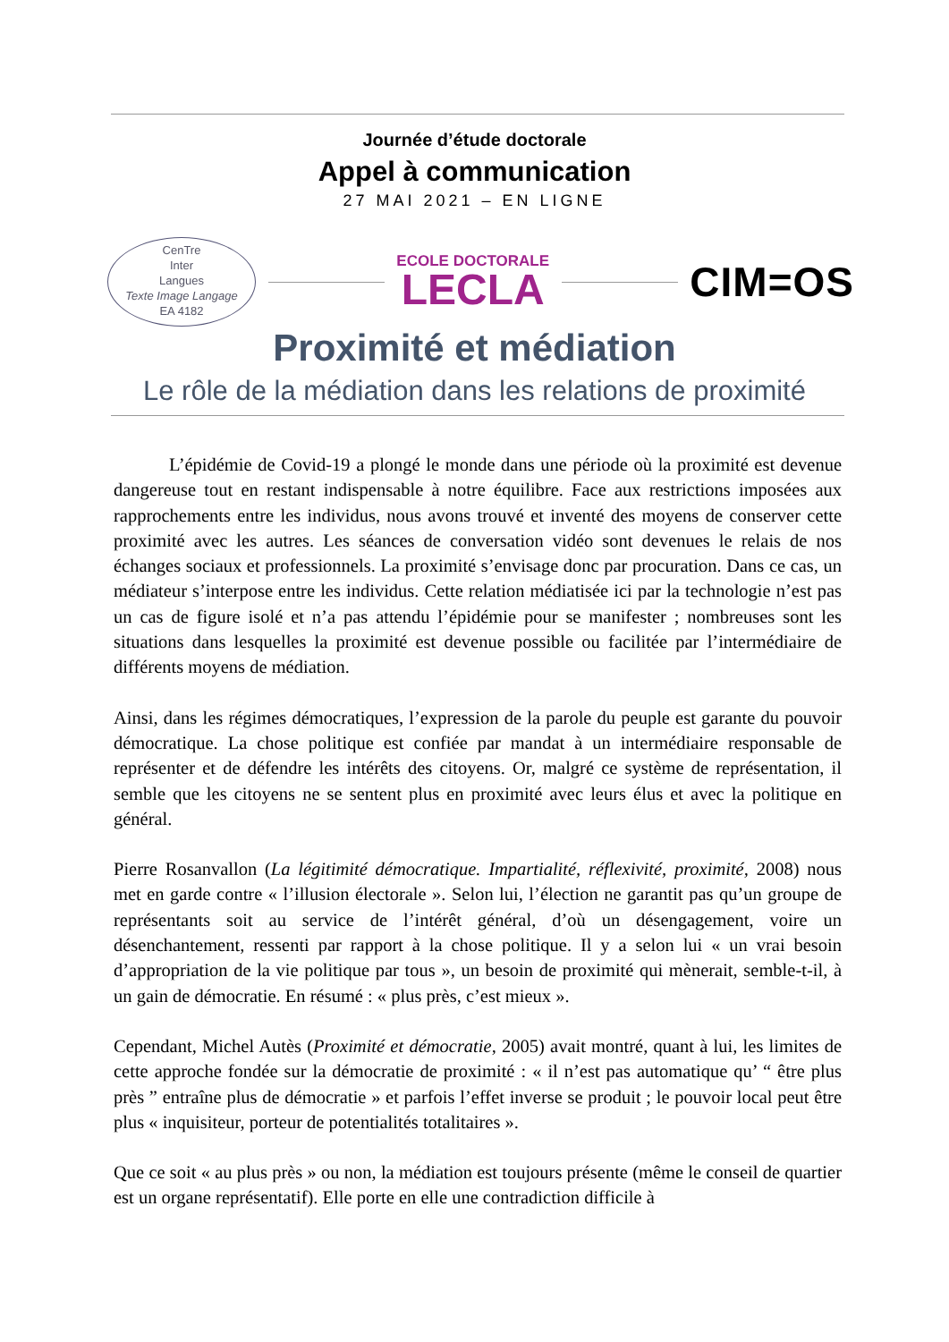Journée d’étude doctorale
Appel à communication
27 MAI 2021 – EN LIGNE
CenTre
Inter
Langues
Texte Image Langage
EA 4182
ECOLE DOCTORALE
LECLA
CIM=OS
Proximité et médiation
Le rôle de la médiation dans les relations de proximité
L’épidémie de Covid-19 a plongé le monde dans une période où la proximité est devenue dangereuse tout en restant indispensable à notre équilibre. Face aux restrictions imposées aux rapprochements entre les individus, nous avons trouvé et inventé des moyens de conserver cette proximité avec les autres. Les séances de conversation vidéo sont devenues le relais de nos échanges sociaux et professionnels. La proximité s’envisage donc par procuration. Dans ce cas, un médiateur s’interpose entre les individus. Cette relation médiatisée ici par la technologie n’est pas un cas de figure isolé et n’a pas attendu l’épidémie pour se manifester ; nombreuses sont les situations dans lesquelles la proximité est devenue possible ou facilitée par l’intermédiaire de différents moyens de médiation.
Ainsi, dans les régimes démocratiques, l’expression de la parole du peuple est garante du pouvoir démocratique. La chose politique est confiée par mandat à un intermédiaire responsable de représenter et de défendre les intérêts des citoyens. Or, malgré ce système de représentation, il semble que les citoyens ne se sentent plus en proximité avec leurs élus et avec la politique en général.
Pierre Rosanvallon (La légitimité démocratique. Impartialité, réflexivité, proximité, 2008) nous met en garde contre « l’illusion électorale ». Selon lui, l’élection ne garantit pas qu’un groupe de représentants soit au service de l’intérêt général, d’où un désengagement, voire un désenchantement, ressenti par rapport à la chose politique. Il y a selon lui « un vrai besoin d’appropriation de la vie politique par tous », un besoin de proximité qui mènerait, semble-t-il, à un gain de démocratie. En résumé : « plus près, c’est mieux ».
Cependant, Michel Autès (Proximité et démocratie, 2005) avait montré, quant à lui, les limites de cette approche fondée sur la démocratie de proximité : « il n’est pas automatique qu’ “ être plus près ” entraîne plus de démocratie » et parfois l’effet inverse se produit ; le pouvoir local peut être plus « inquisiteur, porteur de potentialités totalitaires ».
Que ce soit « au plus près » ou non, la médiation est toujours présente (même le conseil de quartier est un organe représentatif). Elle porte en elle une contradiction difficile à